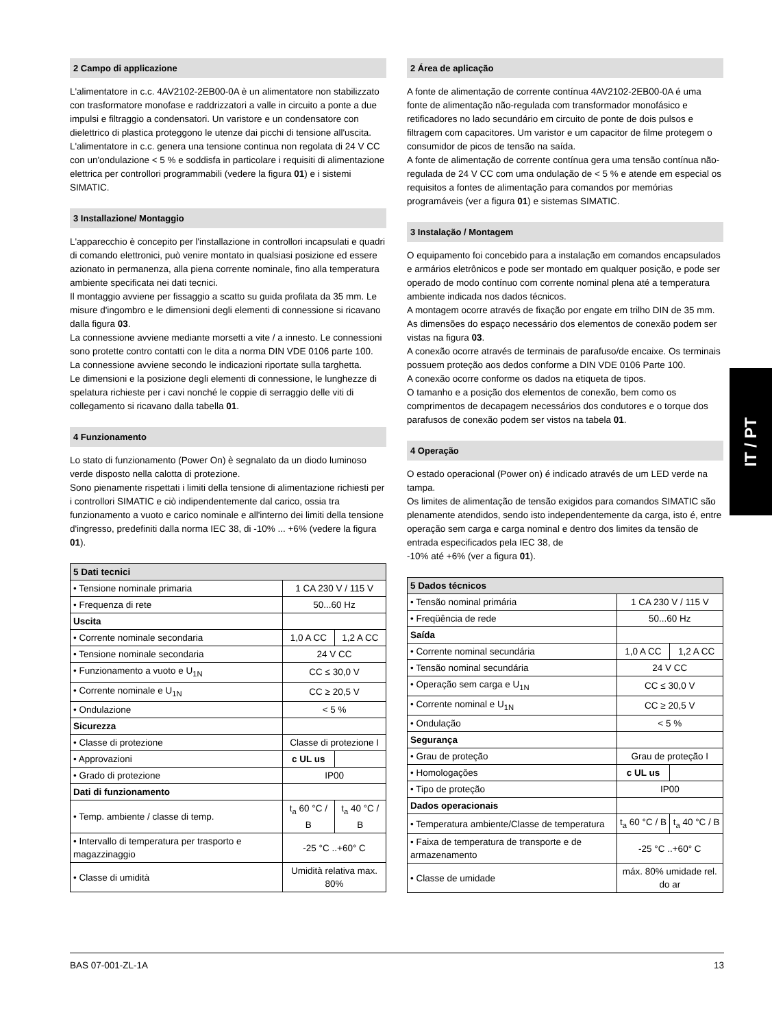2 Campo di applicazione
L'alimentatore in c.c. 4AV2102-2EB00-0A è un alimentatore non stabilizzato con trasformatore monofase e raddrizzatori a valle in circuito a ponte a due impulsi e filtraggio a condensatori. Un varistore e un condensatore con dielettrico di plastica proteggono le utenze dai picchi di tensione all'uscita.
L'alimentatore in c.c. genera una tensione continua non regolata di 24 V CC con un'ondulazione < 5 % e soddisfa in particolare i requisiti di alimentazione elettrica per controllori programmabili (vedere la figura 01) e i sistemi SIMATIC.
3 Installazione/ Montaggio
L'apparecchio è concepito per l'installazione in controllori incapsulati e quadri di comando elettronici, può venire montato in qualsiasi posizione ed essere azionato in permanenza, alla piena corrente nominale, fino alla temperatura ambiente specificata nei dati tecnici.
Il montaggio avviene per fissaggio a scatto su guida profilata da 35 mm. Le misure d'ingombro e le dimensioni degli elementi di connessione si ricavano dalla figura 03.
La connessione avviene mediante morsetti a vite / a innesto. Le connessioni sono protette contro contatti con le dita a norma DIN VDE 0106 parte 100.
La connessione avviene secondo le indicazioni riportate sulla targhetta.
Le dimensioni e la posizione degli elementi di connessione, le lunghezze di spelatura richieste per i cavi nonché le coppie di serraggio delle viti di collegamento si ricavano dalla tabella 01.
4 Funzionamento
Lo stato di funzionamento (Power On) è segnalato da un diodo luminoso verde disposto nella calotta di protezione.
Sono pienamente rispettati i limiti della tensione di alimentazione richiesti per i controllori SIMATIC e ciò indipendentemente dal carico, ossia tra funzionamento a vuoto e carico nominale e all'interno dei limiti della tensione d'ingresso, predefiniti dalla norma IEC 38, di -10% ... +6% (vedere la figura 01).
| 5 Dati tecnici | | |
| --- | --- | --- |
| • Tensione nominale primaria | 1 CA 230 V / 115 V | |
| • Frequenza di rete | 50...60 Hz | |
| Uscita | | |
| • Corrente nominale secondaria | 1,0 A CC | 1,2 A CC |
| • Tensione nominale secondaria | 24 V CC | |
| • Funzionamento a vuoto e U<sub>1N</sub> | CC ≤ 30,0 V | |
| • Corrente nominale e U<sub>1N</sub> | CC ≥ 20,5 V | |
| • Ondulazione | < 5 % | |
| Sicurezza | | |
| • Classe di protezione | Classe di protezione I | |
| • Approvazioni | c UL us | |
| • Grado di protezione | IP00 | |
| Dati di funzionamento | | |
| • Temp. ambiente / classe di temp. | t<sub>a</sub> 60 °C / B | t<sub>a</sub> 40 °C / B |
| • Intervallo di temperatura per trasporto e magazzinaggio | -25 °C ..+60° C | |
| • Classe di umidità | Umidità relativa max. 80% | |
2 Área de aplicação
A fonte de alimentação de corrente contínua 4AV2102-2EB00-0A é uma fonte de alimentação não-regulada com transformador monofásico e retificadores no lado secundário em circuito de ponte de dois pulsos e filtragem com capacitores. Um varistor e um capacitor de filme protegem o consumidor de picos de tensão na saída.
A fonte de alimentação de corrente contínua gera uma tensão contínua não-regulada de 24 V CC com uma ondulação de < 5 % e atende em especial os requisitos a fontes de alimentação para comandos por memórias programáveis (ver a figura 01) e sistemas SIMATIC.
3 Instalação / Montagem
O equipamento foi concebido para a instalação em comandos encapsulados e armários eletrônicos e pode ser montado em qualquer posição, e pode ser operado de modo contínuo com corrente nominal plena até a temperatura ambiente indicada nos dados técnicos.
A montagem ocorre através de fixação por engate em trilho DIN de 35 mm. As dimensões do espaço necessário dos elementos de conexão podem ser vistas na figura 03.
A conexão ocorre através de terminais de parafuso/de encaixe. Os terminais possuem proteção aos dedos conforme a DIN VDE 0106 Parte 100.
A conexão ocorre conforme os dados na etiqueta de tipos.
O tamanho e a posição dos elementos de conexão, bem como os comprimentos de decapagem necessários dos condutores e o torque dos parafusos de conexão podem ser vistos na tabela 01.
4 Operação
O estado operacional (Power on) é indicado através de um LED verde na tampa.
Os limites de alimentação de tensão exigidos para comandos SIMATIC são plenamente atendidos, sendo isto independentemente da carga, isto é, entre operação sem carga e carga nominal e dentro dos limites da tensão de entrada especificados pela IEC 38, de
-10% até +6% (ver a figura 01).
| 5 Dados técnicos | | |
| --- | --- | --- |
| • Tensão nominal primária | 1 CA 230 V / 115 V | |
| • Freqüência de rede | 50...60 Hz | |
| Saída | | |
| • Corrente nominal secundária | 1,0 A CC | 1,2 A CC |
| • Tensão nominal secundária | 24 V CC | |
| • Operação sem carga e U<sub>1N</sub> | CC ≤ 30,0 V | |
| • Corrente nominal e U<sub>1N</sub> | CC ≥ 20,5 V | |
| • Ondulação | < 5 % | |
| Segurança | | |
| • Grau de proteção | Grau de proteção I | |
| • Homologações | c UL us | |
| • Tipo de proteção | IP00 | |
| Dados operacionais | | |
| • Temperatura ambiente/Classe de temperatura | t<sub>a</sub> 60 °C / B | t<sub>a</sub> 40 °C / B |
| • Faixa de temperatura de transporte e de armazenamento | -25 °C ..+60° C | |
| • Classe de umidade | máx. 80% umidade rel. do ar | |
IT / PT
BAS 07-001-ZL-1A 13